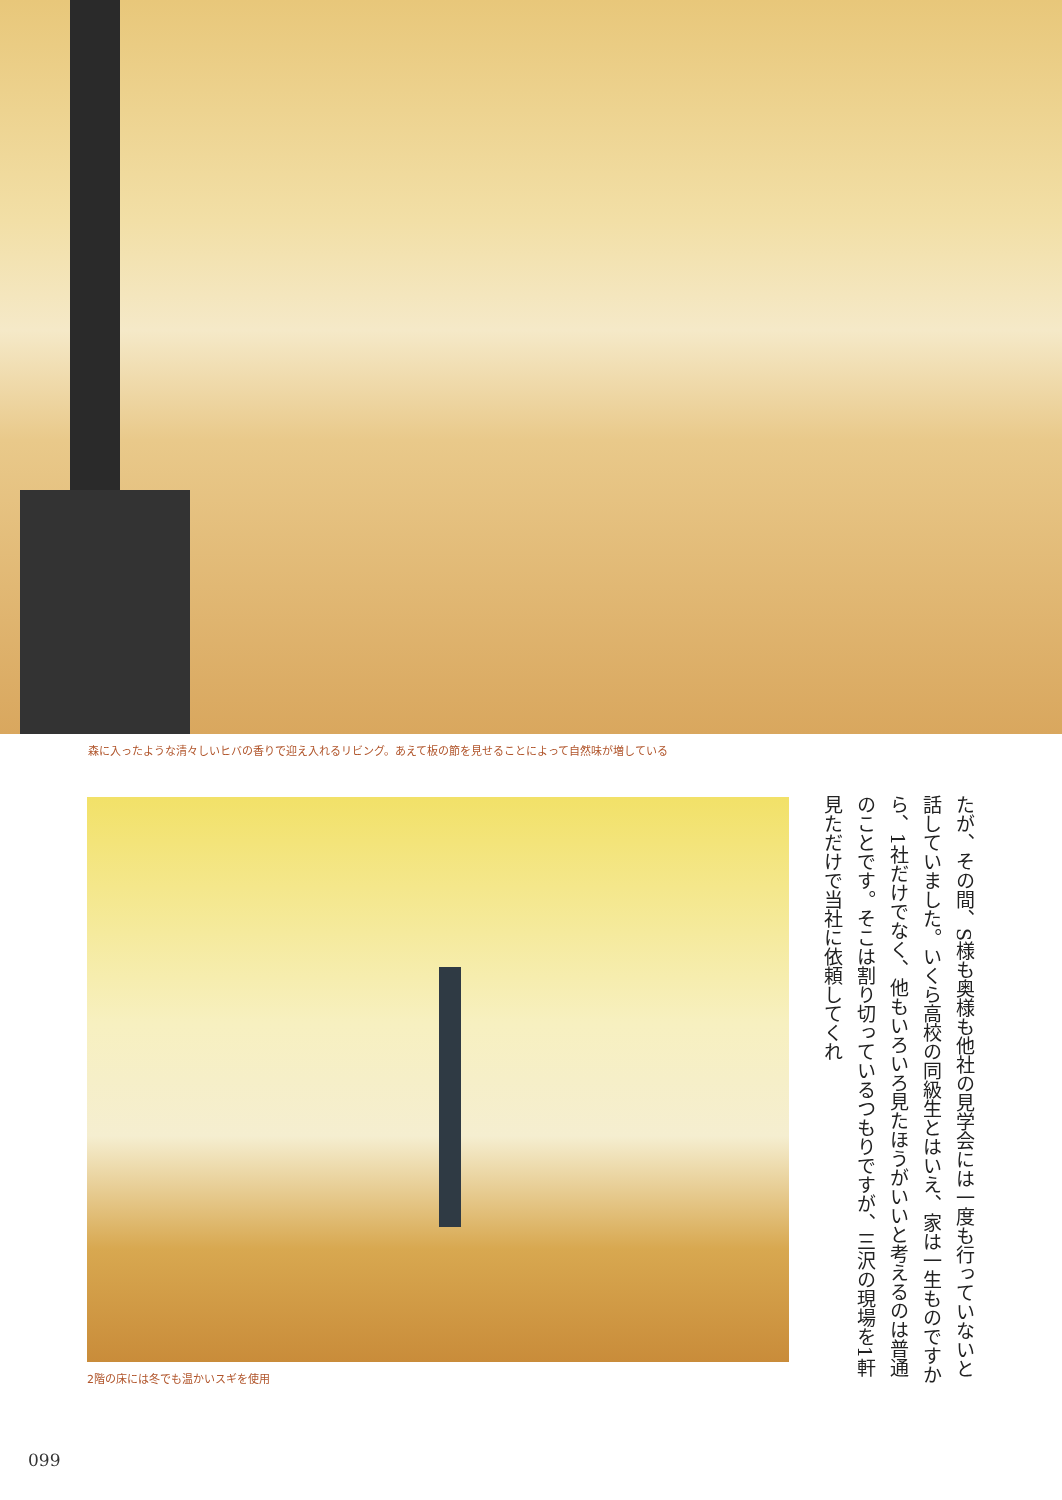森に入ったような清々しいヒバの香りで迎え入れるリビング。あえて板の節を見せることによって自然味が増している
2階の床には冬でも温かいスギを使用
たが、その間、S様も奥様も他社の見学会には一度も行っていないと話していました。いくら高校の同級生とはいえ、家は一生ものですから、1社だけでなく、他もいろいろ見たほうがいいと考えるのは普通のことです。そこは割り切っているつもりですが、三沢の現場を1軒見ただけで当社に依頼してくれ
099